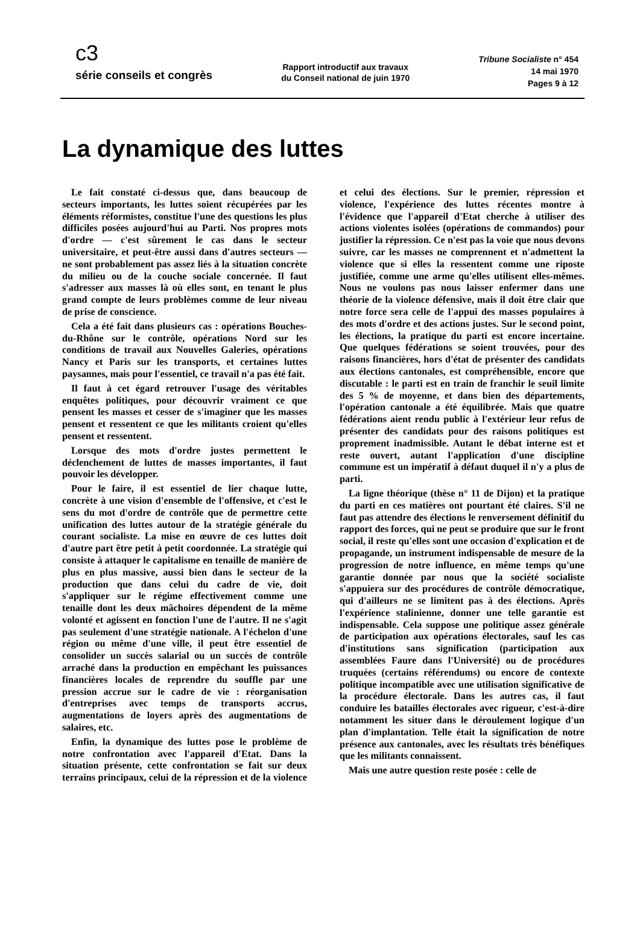c3
série conseils et congrès
Rapport introductif aux travaux
du Conseil national de juin 1970
Tribune Socialiste n° 454
14 mai 1970
Pages 9 à 12
La dynamique des luttes
Le fait constaté ci-dessus que, dans beaucoup de secteurs importants, les luttes soient récupérées par les éléments réformistes, constitue l'une des questions les plus difficiles posées aujourd'hui au Parti. Nos propres mots d'ordre — c'est sûrement le cas dans le secteur universitaire, et peut-être aussi dans d'autres secteurs — ne sont probablement pas assez liés à la situation concrète du milieu ou de la couche sociale concernée. Il faut s'adresser aux masses là où elles sont, en tenant le plus grand compte de leurs problèmes comme de leur niveau de prise de conscience.
Cela a été fait dans plusieurs cas : opérations Bouches-du-Rhône sur le contrôle, opérations Nord sur les conditions de travail aux Nouvelles Galeries, opérations Nancy et Paris sur les transports, et certaines luttes paysannes, mais pour l'essentiel, ce travail n'a pas été fait.
Il faut à cet égard retrouver l'usage des véritables enquêtes politiques, pour découvrir vraiment ce que pensent les masses et cesser de s'imaginer que les masses pensent et ressentent ce que les militants croient qu'elles pensent et ressentent.
Lorsque des mots d'ordre justes permettent le déclenchement de luttes de masses importantes, il faut pouvoir les développer.
Pour le faire, il est essentiel de lier chaque lutte, concrète à une vision d'ensemble de l'offensive, et c'est le sens du mot d'ordre de contrôle que de permettre cette unification des luttes autour de la stratégie générale du courant socialiste. La mise en œuvre de ces luttes doit d'autre part être petit à petit coordonnée. La stratégie qui consiste à attaquer le capitalisme en tenaille de manière de plus en plus massive, aussi bien dans le secteur de la production que dans celui du cadre de vie, doit s'appliquer sur le régime effectivement comme une tenaille dont les deux mâchoires dépendent de la même volonté et agissent en fonction l'une de l'autre. Il ne s'agit pas seulement d'une stratégie nationale. A l'échelon d'une région ou même d'une ville, il peut être essentiel de consolider un succès salarial ou un succès de contrôle arraché dans la production en empêchant les puissances financières locales de reprendre du souffle par une pression accrue sur le cadre de vie : réorganisation d'entreprises avec temps de transports accrus, augmentations de loyers après des augmentations de salaires, etc.
Enfin, la dynamique des luttes pose le problème de notre confrontation avec l'appareil d'Etat. Dans la situation présente, cette confrontation se fait sur deux terrains principaux, celui de la répression et de la violence et celui des élections. Sur le premier, répression et violence, l'expérience des luttes récentes montre à l'évidence que l'appareil d'Etat cherche à utiliser des actions violentes isolées (opérations de commandos) pour justifier la répression. Ce n'est pas la voie que nous devons suivre, car les masses ne comprennent et n'admettent la violence que si elles la ressentent comme une riposte justifiée, comme une arme qu'elles utilisent elles-mêmes. Nous ne voulons pas nous laisser enfermer dans une théorie de la violence défensive, mais il doit être clair que notre force sera celle de l'appui des masses populaires à des mots d'ordre et des actions justes. Sur le second point, les élections, la pratique du parti est encore incertaine. Que quelques fédérations se soient trouvées, pour des raisons financières, hors d'état de présenter des candidats aux élections cantonales, est compréhensible, encore que discutable : le parti est en train de franchir le seuil limite des 5 % de moyenne, et dans bien des départements, l'opération cantonale a été équilibrée. Mais que quatre fédérations aient rendu public à l'extérieur leur refus de présenter des candidats pour des raisons politiques est proprement inadmissible. Autant le débat interne est et reste ouvert, autant l'application d'une discipline commune est un impératif à défaut duquel il n'y a plus de parti.
La ligne théorique (thèse n° 11 de Dijon) et la pratique du parti en ces matières ont pourtant été claires. S'il ne faut pas attendre des élections le renversement définitif du rapport des forces, qui ne peut se produire que sur le front social, il reste qu'elles sont une occasion d'explication et de propagande, un instrument indispensable de mesure de la progression de notre influence, en même temps qu'une garantie donnée par nous que la société socialiste s'appuiera sur des procédures de contrôle démocratique, qui d'ailleurs ne se limitent pas à des élections. Après l'expérience stalinienne, donner une telle garantie est indispensable. Cela suppose une politique assez générale de participation aux opérations électorales, sauf les cas d'institutions sans signification (participation aux assemblées Faure dans l'Université) ou de procédures truquées (certains référendums) ou encore de contexte politique incompatible avec une utilisation significative de la procédure électorale. Dans les autres cas, il faut conduire les batailles électorales avec rigueur, c'est-à-dire notamment les situer dans le déroulement logique d'un plan d'implantation. Telle était la signification de notre présence aux cantonales, avec les résultats très bénéfiques que les militants connaissent.
Mais une autre question reste posée : celle de